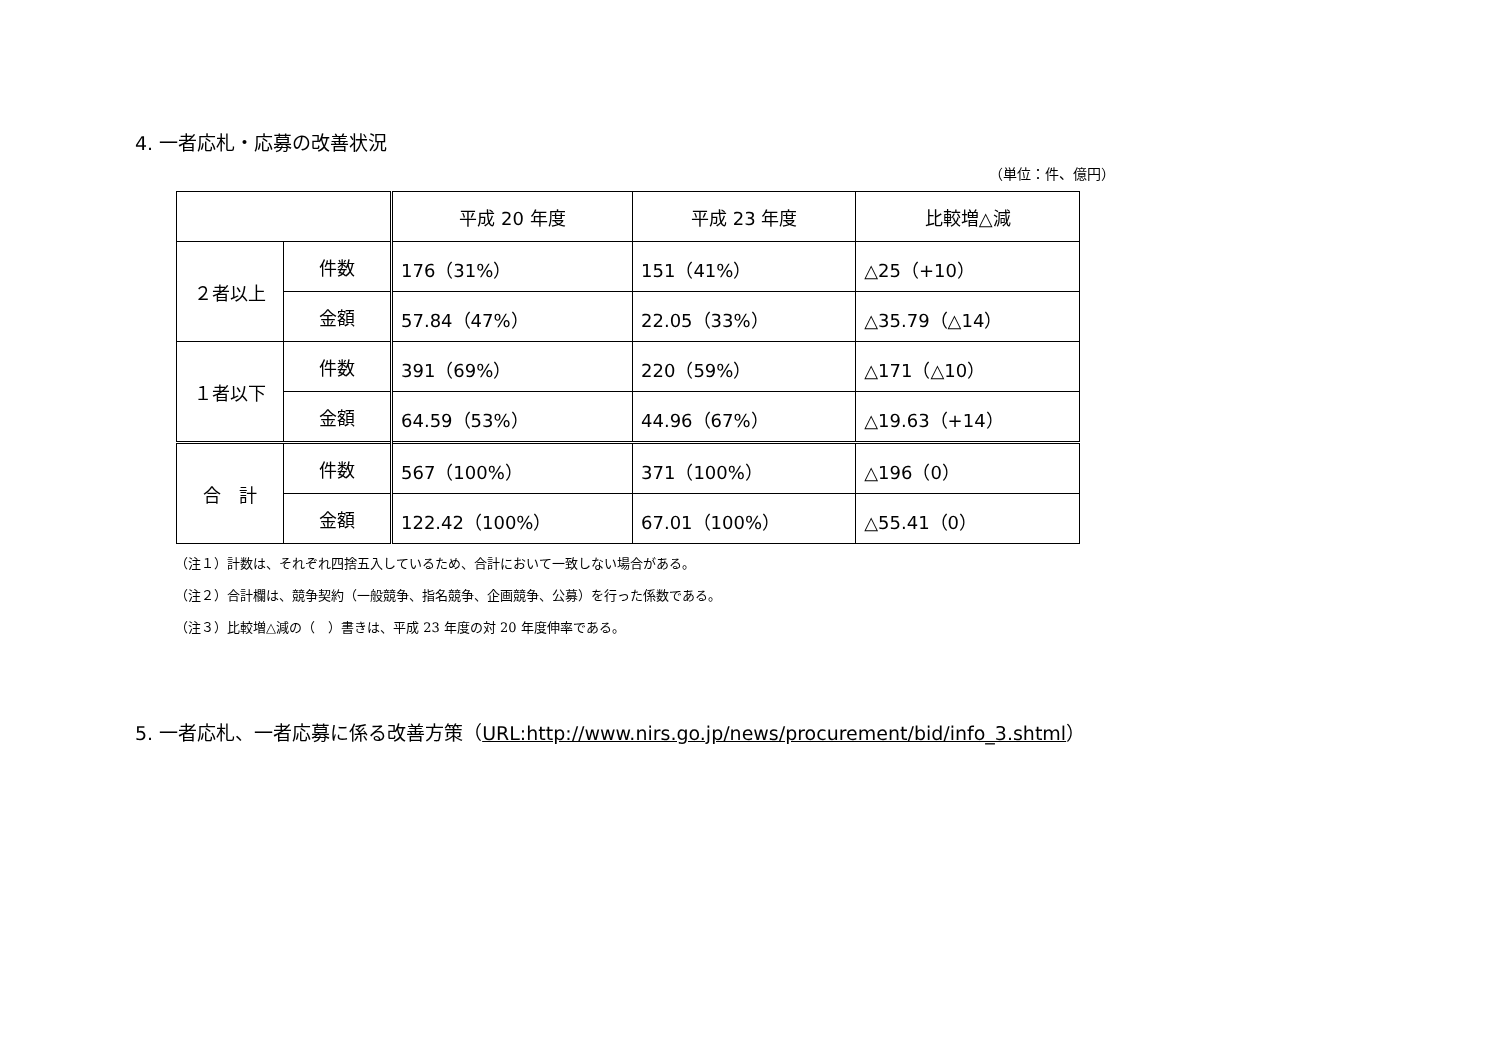4. 一者応札・応募の改善状況
（単位：件、億円）
| | | 平成 20 年度 | 平成 23 年度 | 比較増△減 |
| --- | --- | --- | --- | --- |
| ２者以上 | 件数 | 176（31%） | 151（41%） | △25（+10） |
| | 金額 | 57.84（47%） | 22.05（33%） | △35.79（△14） |
| １者以下 | 件数 | 391（69%） | 220（59%） | △171（△10） |
| | 金額 | 64.59（53%） | 44.96（67%） | △19.63（+14） |
| 合 計 | 件数 | 567（100%） | 371（100%） | △196（0） |
| | 金額 | 122.42（100%） | 67.01（100%） | △55.41（0） |
（注１）計数は、それぞれ四捨五入しているため、合計において一致しない場合がある。
（注２）合計欄は、競争契約（一般競争、指名競争、企画競争、公募）を行った係数である。
（注３）比較増△減の（　）書きは、平成 23 年度の対 20 年度伸率である。
5. 一者応札、一者応募に係る改善方策（URL:http://www.nirs.go.jp/news/procurement/bid/info_3.shtml）